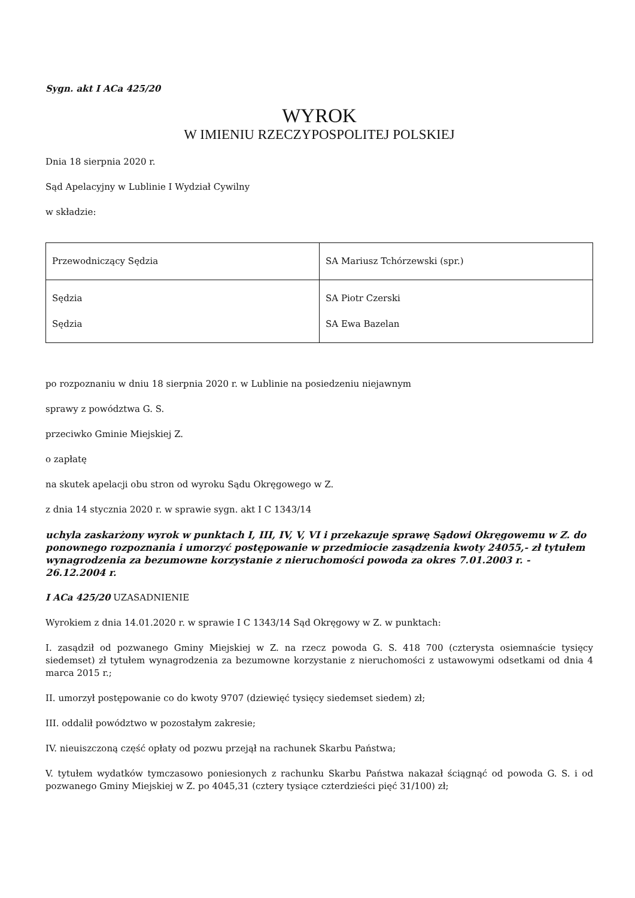Sygn. akt I ACa 425/20
WYROK
W IMIENIU RZECZYPOSPOLITEJ POLSKIEJ
Dnia 18 sierpnia 2020 r.
Sąd Apelacyjny w Lublinie I Wydział Cywilny
w składzie:
| Przewodniczący Sędzia | SA Mariusz Tchórzewski (spr.) |
| Sędzia Sędzia | SA Piotr Czerski SA Ewa Bazelan |
po rozpoznaniu w dniu 18 sierpnia 2020 r. w Lublinie na posiedzeniu niejawnym
sprawy z powództwa G. S.
przeciwko Gminie Miejskiej Z.
o zapłatę
na skutek apelacji obu stron od wyroku Sądu Okręgowego w Z.
z dnia 14 stycznia 2020 r. w sprawie sygn. akt I C 1343/14
uchyla zaskarżony wyrok w punktach I, III, IV, V, VI i przekazuje sprawę Sądowi Okręgowemu w Z. do ponownego rozpoznania i umorzyć postępowanie w przedmiocie zasądzenia kwoty 24055,- zł tytułem wynagrodzenia za bezumowne korzystanie z nieruchomości powoda za okres 7.01.2003 r. - 26.12.2004 r.
I ACa 425/20 UZASADNIENIE
Wyrokiem z dnia 14.01.2020 r. w sprawie I C 1343/14 Sąd Okręgowy w Z. w punktach:
I. zasądził od pozwanego Gminy Miejskiej w Z. na rzecz powoda G. S. 418 700 (czterysta osiemnaście tysięcy siedemset) zł tytułem wynagrodzenia za bezumowne korzystanie z nieruchomości z ustawowymi odsetkami od dnia 4 marca 2015 r.;
II. umorzył postępowanie co do kwoty 9707 (dziewięć tysięcy siedemset siedem) zł;
III. oddalił powództwo w pozostałym zakresie;
IV. nieuiszczoną część opłaty od pozwu przejął na rachunek Skarbu Państwa;
V. tytułem wydatków tymczasowo poniesionych z rachunku Skarbu Państwa nakazał ściągnąć od powoda G. S. i od pozwanego Gminy Miejskiej w Z. po 4045,31 (cztery tysiące czterdzieści pięć 31/100) zł;